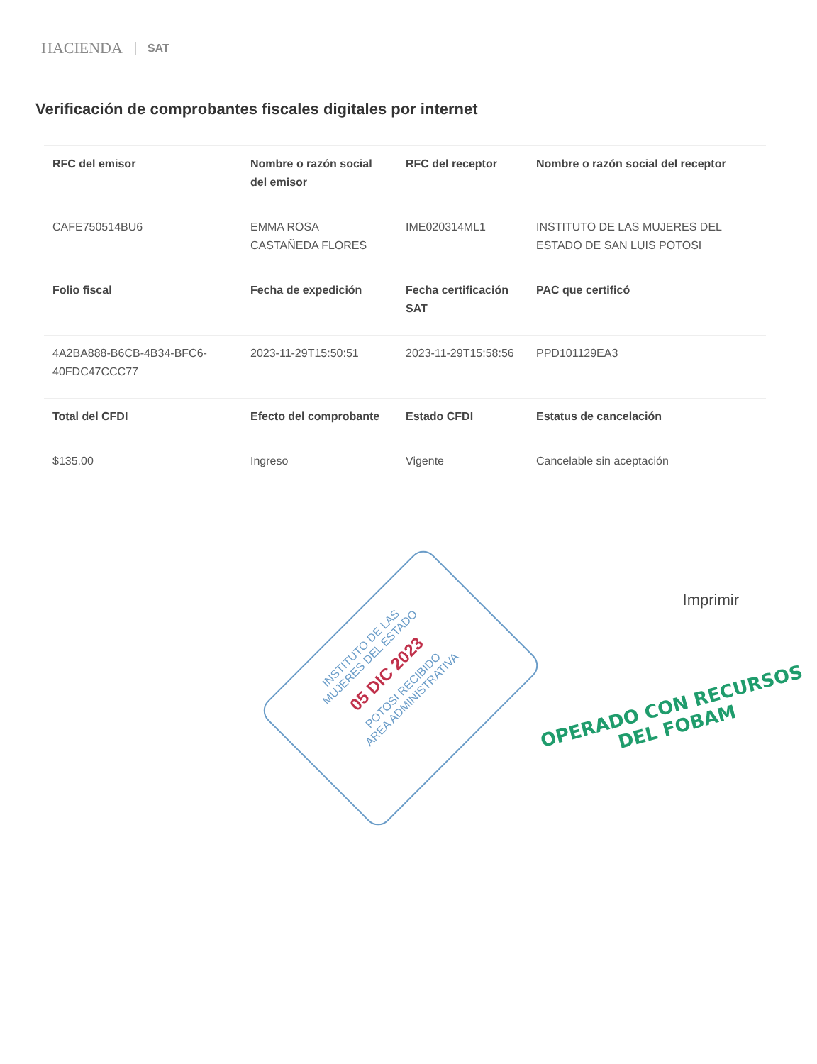HACIENDA SAT
Verificación de comprobantes fiscales digitales por internet
| RFC del emisor | Nombre o razón social del emisor | RFC del receptor | Nombre o razón social del receptor |
| --- | --- | --- | --- |
| CAFE750514BU6 | EMMA ROSA CASTAÑEDA FLORES | IME020314ML1 | INSTITUTO DE LAS MUJERES DEL ESTADO DE SAN LUIS POTOSI |
| Folio fiscal | Fecha de expedición | Fecha certificación SAT | PAC que certificó |
| 4A2BA888-B6CB-4B34-BFC6-40FDC47CCC77 | 2023-11-29T15:50:51 | 2023-11-29T15:58:56 | PPD101129EA3 |
| Total del CFDI | Efecto del comprobante | Estado CFDI | Estatus de cancelación |
| $135.00 | Ingreso | Vigente | Cancelable sin aceptación |
Imprimir
INSTITUTO DE LAS
MUJERES DEL ESTADO
05 DIC 2023
POTOSI RECIBIDO
AREA ADMINISTRATIVA
OPERADO CON RECURSOS
DEL FOBAM